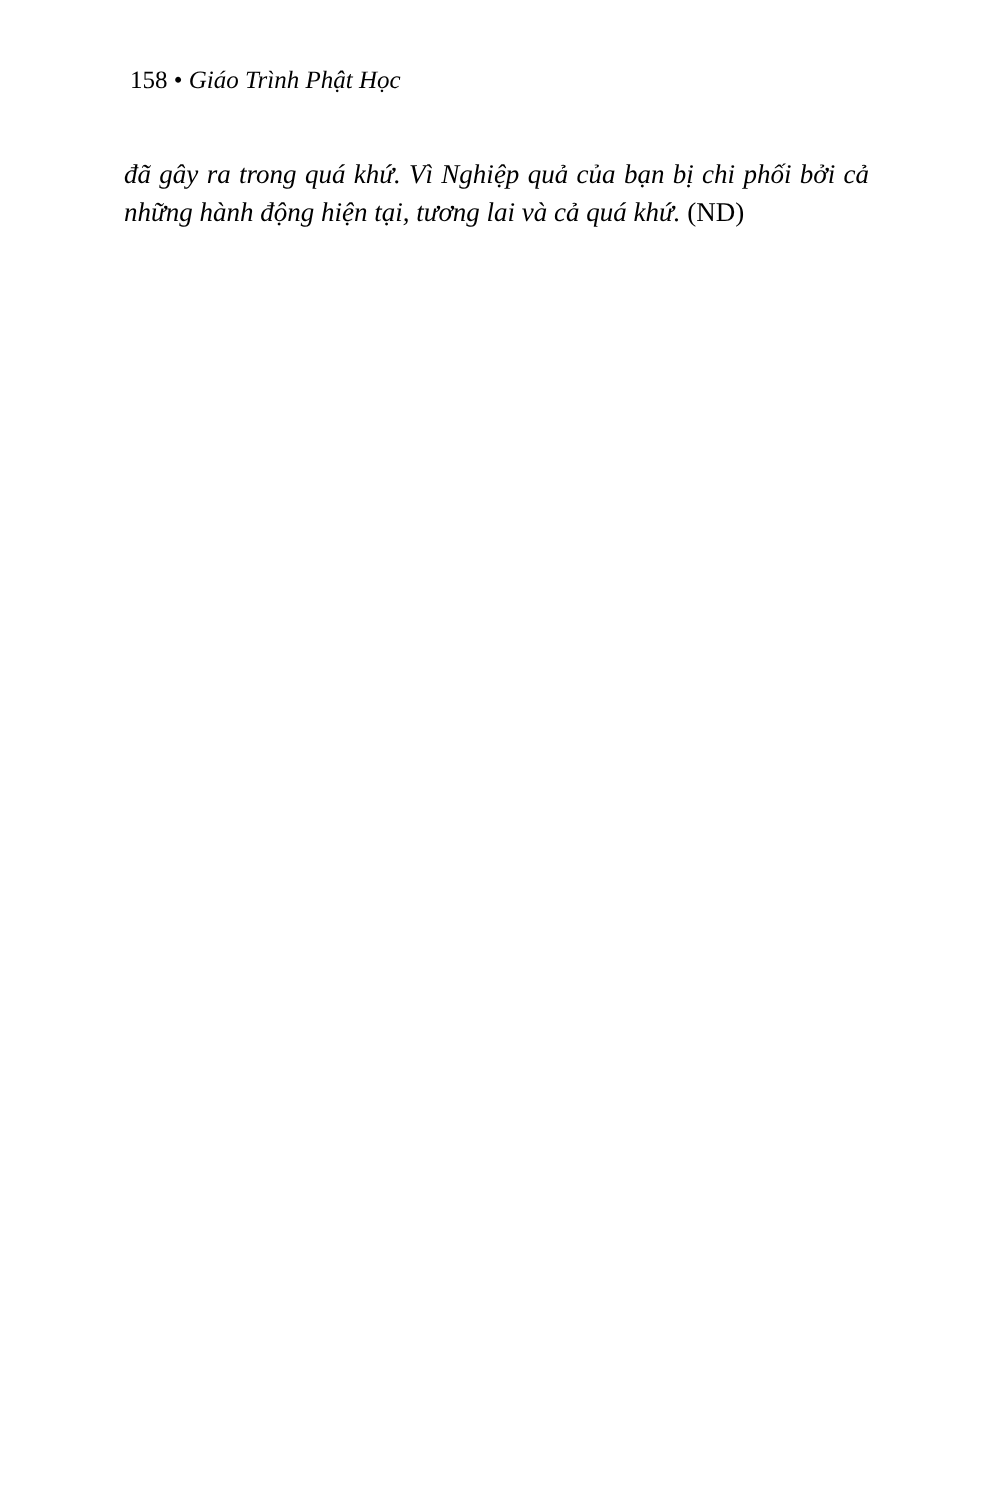158 • Giáo Trình Phật Học
đã gây ra trong quá khứ. Vì Nghiệp quả của bạn bị chi phối bởi cả những hành động hiện tại, tương lai và cả quá khứ. (ND)